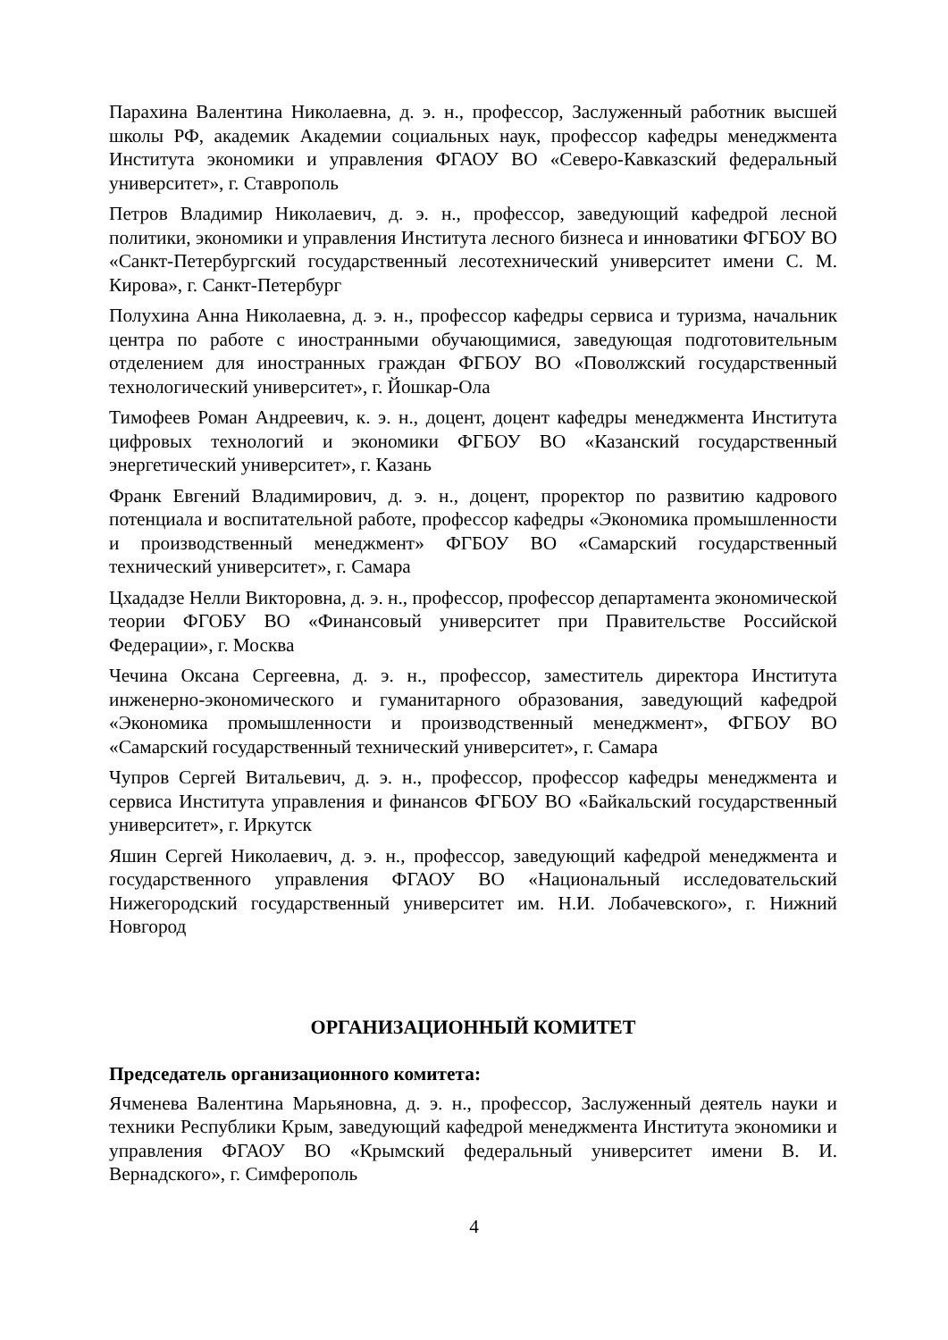Парахина Валентина Николаевна, д. э. н., профессор, Заслуженный работник высшей школы РФ, академик Академии социальных наук, профессор кафедры менеджмента Института экономики и управления ФГАОУ ВО «Северо-Кавказский федеральный университет», г. Ставрополь
Петров Владимир Николаевич, д. э. н., профессор, заведующий кафедрой лесной политики, экономики и управления Института лесного бизнеса и инноватики ФГБОУ ВО «Санкт-Петербургский государственный лесотехнический университет имени С. М. Кирова», г. Санкт-Петербург
Полухина Анна Николаевна, д. э. н., профессор кафедры сервиса и туризма, начальник центра по работе с иностранными обучающимися, заведующая подготовительным отделением для иностранных граждан ФГБОУ ВО «Поволжский государственный технологический университет», г. Йошкар-Ола
Тимофеев Роман Андреевич, к. э. н., доцент, доцент кафедры менеджмента Института цифровых технологий и экономики ФГБОУ ВО «Казанский государственный энергетический университет», г. Казань
Франк Евгений Владимирович, д. э. н., доцент, проректор по развитию кадрового потенциала и воспитательной работе, профессор кафедры «Экономика промышленности и производственный менеджмент» ФГБОУ ВО «Самарский государственный технический университет», г. Самара
Цхададзе Нелли Викторовна, д. э. н., профессор, профессор департамента экономической теории ФГОБУ ВО «Финансовый университет при Правительстве Российской Федерации», г. Москва
Чечина Оксана Сергеевна, д. э. н., профессор, заместитель директора Института инженерно-экономического и гуманитарного образования, заведующий кафедрой «Экономика промышленности и производственный менеджмент», ФГБОУ ВО «Самарский государственный технический университет», г. Самара
Чупров Сергей Витальевич, д. э. н., профессор, профессор кафедры менеджмента и сервиса Института управления и финансов ФГБОУ ВО «Байкальский государственный университет», г. Иркутск
Яшин Сергей Николаевич, д. э. н., профессор, заведующий кафедрой менеджмента и государственного управления ФГАОУ ВО «Национальный исследовательский Нижегородский государственный университет им. Н.И. Лобачевского», г. Нижний Новгород
ОРГАНИЗАЦИОННЫЙ КОМИТЕТ
Председатель организационного комитета:
Ячменева Валентина Марьяновна, д. э. н., профессор, Заслуженный деятель науки и техники Республики Крым, заведующий кафедрой менеджмента Института экономики и управления ФГАОУ ВО «Крымский федеральный университет имени В. И. Вернадского», г. Симферополь
4